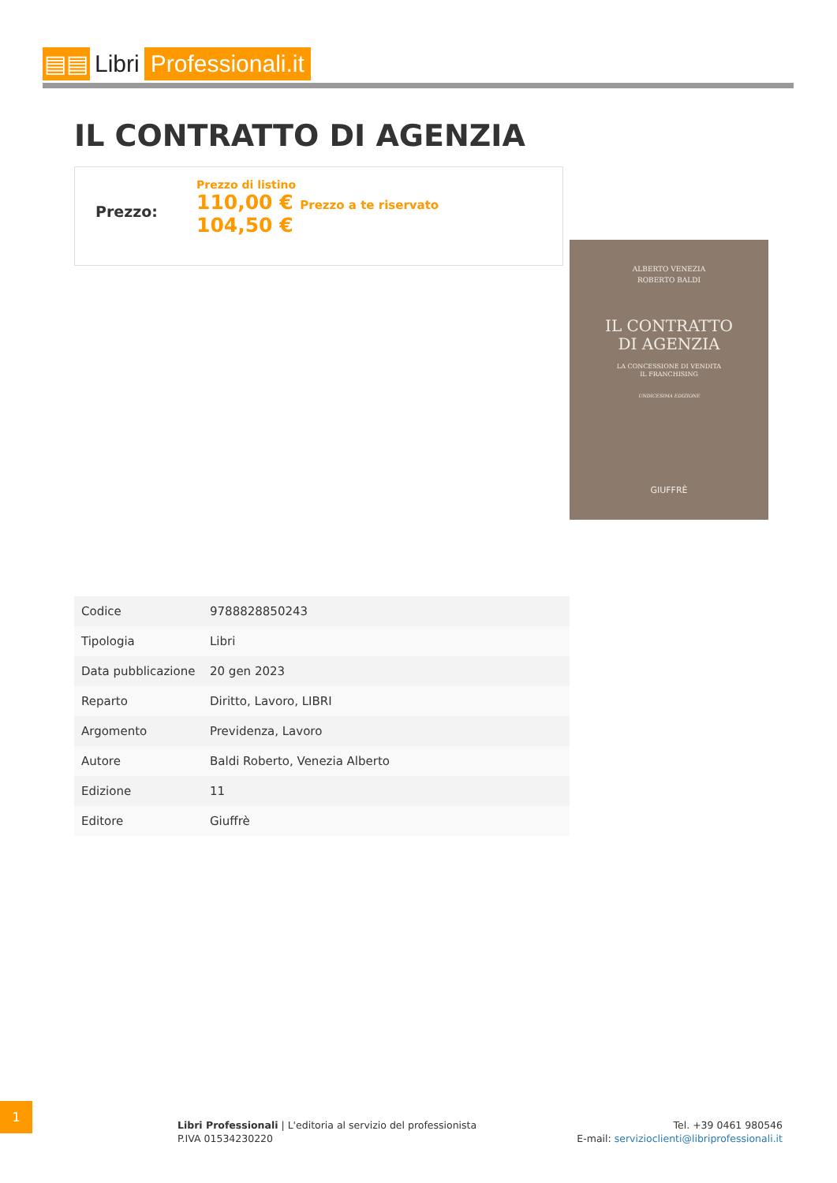▤▤ Libri Professionali.it
IL CONTRATTO DI AGENZIA
Prezzo:
Prezzo di listino
110,00 € Prezzo a te riservato
104,50 €
ALBERTO VENEZIA
ROBERTO BALDI
IL CONTRATTO
DI AGENZIA
LA CONCESSIONE DI VENDITA
IL FRANCHISING
UNDICESIMA EDIZIONE
GIUFFRÈ
| Codice | 9788828850243 |
| Tipologia | Libri |
| Data pubblicazione | 20 gen 2023 |
| Reparto | Diritto, Lavoro, LIBRI |
| Argomento | Previdenza, Lavoro |
| Autore | Baldi Roberto, Venezia Alberto |
| Edizione | 11 |
| Editore | Giuffrè |
1
Libri Professionali | L'editoria al servizio del professionista
P.IVA 01534230220
Tel. +39 0461 980546
E-mail: servizioclienti@libriprofessionali.it